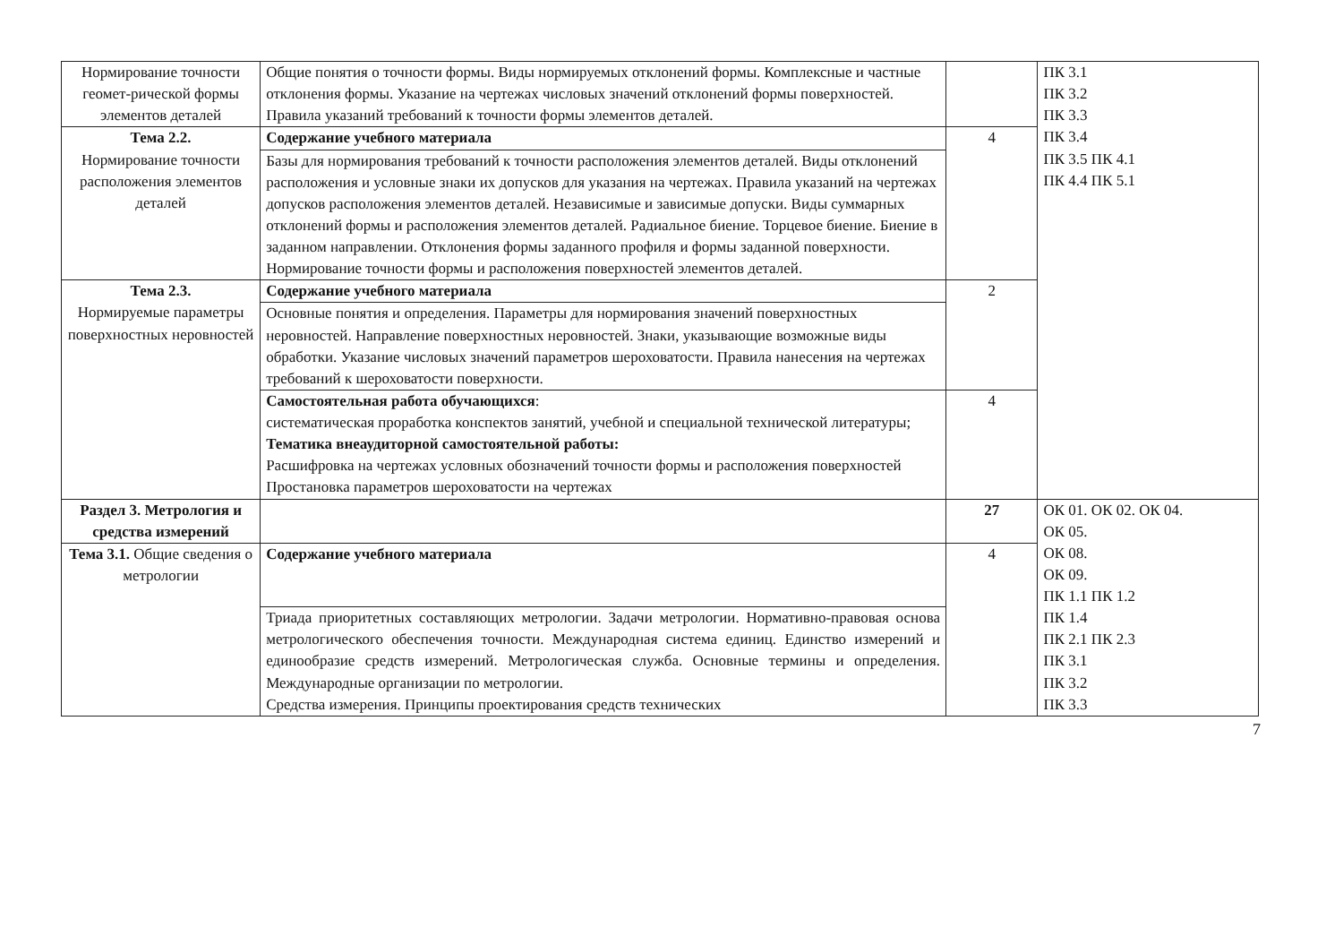| Нормирование точности геомет-рической формы элементов деталей | Общие понятия о точности формы. Виды нормируемых отклонений формы. Комплексные и частные отклонения формы. Указание на чертежах числовых значений отклонений формы поверхностей. Правила указаний требований к точности формы элементов деталей. | | ПК 3.1 ПК 3.2 ПК 3.3 ПК 3.4 ПК 3.5 ПК 4.1 ПК 4.4 ПК 5.1 |
| Тема 2.2. Нормирование точности расположения элементов деталей | Содержание учебного материала | 4 | |
| | Базы для нормирования требований к точности расположения элементов деталей. Виды отклонений расположения и условные знаки их допусков для указания на чертежах. Правила указаний на чертежах допусков расположения элементов деталей. Независимые и зависимые допуски. Виды суммарных отклонений формы и расположения элементов деталей. Радиальное биение. Торцевое биение. Биение в заданном направлении. Отклонения формы заданного профиля и формы заданной поверхности. Нормирование точности формы и расположения поверхностей элементов деталей. | | |
| Тема 2.3. Нормируемые параметры поверхностных неровностей | Содержание учебного материала | 2 | |
| | Основные понятия и определения. Параметры для нормирования значений поверхностных неровностей. Направление поверхностных неровностей. Знаки, указывающие возможные виды обработки. Указание числовых значений параметров шероховатости. Правила нанесения на чертежах требований к шероховатости поверхности. | | |
| | Самостоятельная работа обучающихся : систематическая проработка конспектов занятий, учебной и специальной технической литературы; Тематика внеаудиторной самостоятельной работы: Расшифровка на чертежах условных обозначений точности формы и расположения поверхностей Простановка параметров шероховатости на чертежах | 4 | |
| Раздел 3. Метрология и средства измерений | | 27 | ОК 01. ОК 02. ОК 04. ОК 05. ОК 08. ОК 09. ПК 1.1 ПК 1.2 ПК 1.4 ПК 2.1 ПК 2.3 ПК 3.1 ПК 3.2 ПК 3.3 |
| Тема 3.1. Общие сведения о метрологии | Содержание учебного материала | 4 | |
| | Триада приоритетных составляющих метрологии. Задачи метрологии. Нормативно-правовая основа метрологического обеспечения точности. Международная система единиц. Единство измерений и единообразие средств измерений. Метрологическая служба. Основные термины и определения. Международные организации по метрологии. Средства измерения. Принципы проектирования средств технических | | |
7